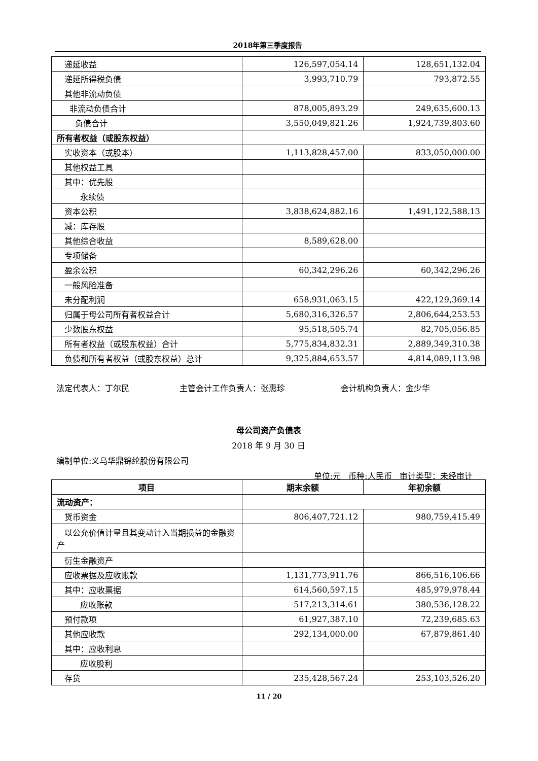2018年第三季度报告
| 递延收益 | 126,597,054.14 | 128,651,132.04 |
| 递延所得税负债 | 3,993,710.79 | 793,872.55 |
| 其他非流动负债 | | |
| 非流动负债合计 | 878,005,893.29 | 249,635,600.13 |
| 负债合计 | 3,550,049,821.26 | 1,924,739,803.60 |
| 所有者权益（或股东权益） | | |
| 实收资本（或股本） | 1,113,828,457.00 | 833,050,000.00 |
| 其他权益工具 | | |
| 其中：优先股 | | |
| 永续债 | | |
| 资本公积 | 3,838,624,882.16 | 1,491,122,588.13 |
| 减：库存股 | | |
| 其他综合收益 | 8,589,628.00 | |
| 专项储备 | | |
| 盈余公积 | 60,342,296.26 | 60,342,296.26 |
| 一般风险准备 | | |
| 未分配利润 | 658,931,063.15 | 422,129,369.14 |
| 归属于母公司所有者权益合计 | 5,680,316,326.57 | 2,806,644,253.53 |
| 少数股东权益 | 95,518,505.74 | 82,705,056.85 |
| 所有者权益（或股东权益）合计 | 5,775,834,832.31 | 2,889,349,310.38 |
| 负债和所有者权益（或股东权益）总计 | 9,325,884,653.57 | 4,814,089,113.98 |
法定代表人：丁尔民 主管会计工作负责人：张惠珍 会计机构负责人：金少华
母公司资产负债表
2018 年 9 月 30 日
编制单位:义乌华鼎锦纶股份有限公司
单位:元 币种:人民币 审计类型：未经审计
| 项目 | 期末余额 | 年初余额 |
| --- | --- | --- |
| 流动资产： | | |
| 货币资金 | 806,407,721.12 | 980,759,415.49 |
| 以公允价值计量且其变动计入当期损益的金融资产 | | |
| 衍生金融资产 | | |
| 应收票据及应收账款 | 1,131,773,911.76 | 866,516,106.66 |
| 其中：应收票据 | 614,560,597.15 | 485,979,978.44 |
| 应收账款 | 517,213,314.61 | 380,536,128.22 |
| 预付款项 | 61,927,387.10 | 72,239,685.63 |
| 其他应收款 | 292,134,000.00 | 67,879,861.40 |
| 其中：应收利息 | | |
| 应收股利 | | |
| 存货 | 235,428,567.24 | 253,103,526.20 |
11 / 20